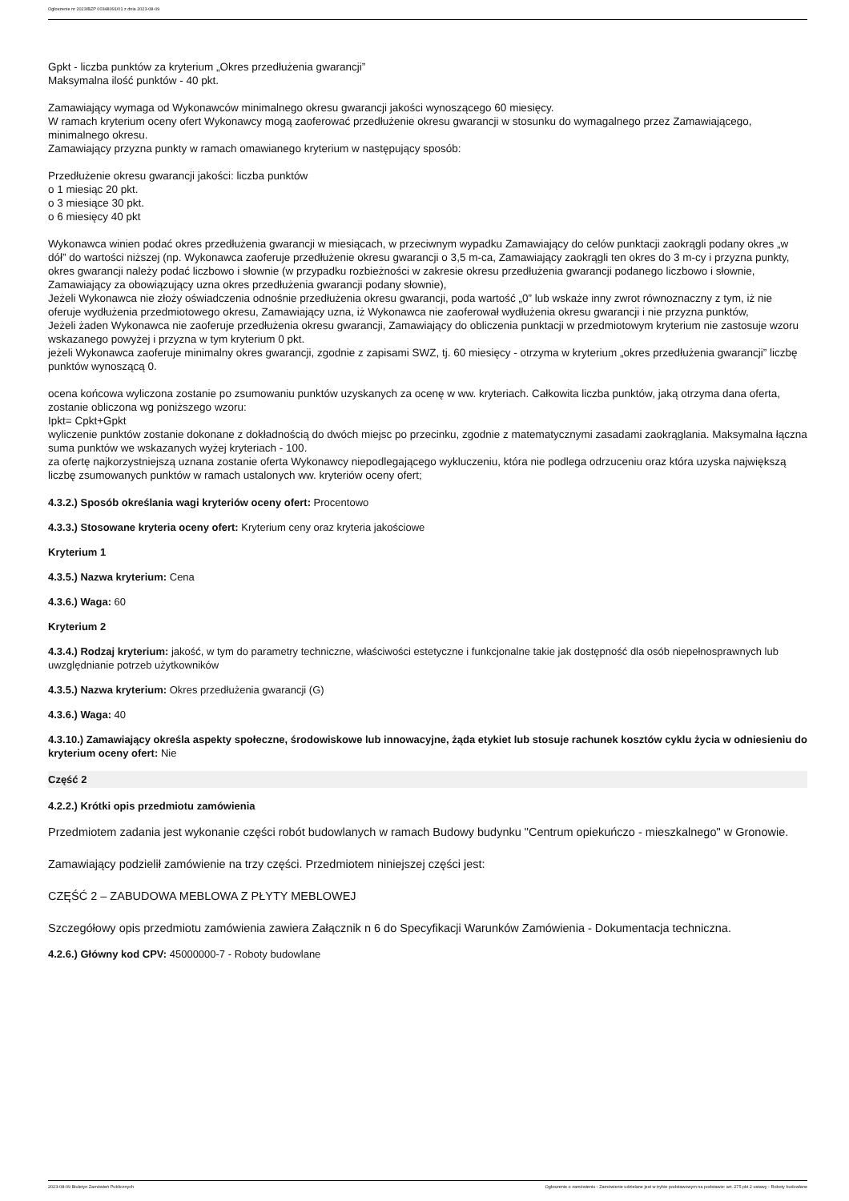Ogłoszenie nr 2023/BZP 00348091/01 z dnia 2023-08-09
Gpkt - liczba punktów za kryterium „Okres przedłużenia gwarancji”
Maksymalna ilość punktów - 40 pkt.
Zamawiający wymaga od Wykonawców minimalnego okresu gwarancji jakości wynoszącego 60 miesięcy.
W ramach kryterium oceny ofert Wykonawcy mogą zaoferować przedłużenie okresu gwarancji w stosunku do wymagalnego przez Zamawiającego, minimalnego okresu.
Zamawiający przyzna punkty w ramach omawianego kryterium w następujący sposób:
Przedłużenie okresu gwarancji jakości: liczba punktów
o 1 miesiąc 20 pkt.
o 3 miesiące 30 pkt.
o 6 miesięcy 40 pkt
Wykonawca winien podać okres przedłużenia gwarancji w miesiącach, w przeciwnym wypadku Zamawiający do celów punktacji zaokrągli podany okres „w dół” do wartości niższej (np. Wykonawca zaoferuje przedłużenie okresu gwarancji o 3,5 m-ca, Zamawiający zaokrągli ten okres do 3 m-cy i przyzna punkty,
okres gwarancji należy podać liczbowo i słownie (w przypadku rozbieżności w zakresie okresu przedłużenia gwarancji podanego liczbowo i słownie, Zamawiający za obowiązujący uzna okres przedłużenia gwarancji podany słownie),
Jeżeli Wykonawca nie złoży oświadczenia odnośnie przedłużenia okresu gwarancji, poda wartość „0” lub wskaże inny zwrot równoznaczny z tym, iż nie oferuje wydłużenia przedmiotowego okresu, Zamawiający uzna, iż Wykonawca nie zaoferował wydłużenia okresu gwarancji i nie przyzna punktów,
Jeżeli żaden Wykonawca nie zaoferuje przedłużenia okresu gwarancji, Zamawiający do obliczenia punktacji w przedmiotowym kryterium nie zastosuje wzoru wskazanego powyżej i przyzna w tym kryterium 0 pkt.
jeżeli Wykonawca zaoferuje minimalny okres gwarancji, zgodnie z zapisami SWZ, tj. 60 miesięcy - otrzyma w kryterium „okres przedłużenia gwarancji” liczbę punktów wynoszącą 0.
ocena końcowa wyliczona zostanie po zsumowaniu punktów uzyskanych za ocenę w ww. kryteriach. Całkowita liczba punktów, jaką otrzyma dana oferta, zostanie obliczona wg poniższego wzoru:
Ipkt= Cpkt+Gpkt
wyliczenie punktów zostanie dokonane z dokładnością do dwóch miejsc po przecinku, zgodnie z matematycznymi zasadami zaokrąglania. Maksymalna łączna suma punktów we wskazanych wyżej kryteriach - 100.
za ofertę najkorzystniejszą uznana zostanie oferta Wykonawcy niepodlegającego wykluczeniu, która nie podlega odrzuceniu oraz która uzyska największą liczbę zsumowanych punktów w ramach ustalonych ww. kryteriów oceny ofert;
4.3.2.) Sposób określania wagi kryteriów oceny ofert: Procentowo
4.3.3.) Stosowane kryteria oceny ofert: Kryterium ceny oraz kryteria jakościowe
Kryterium 1
4.3.5.) Nazwa kryterium: Cena
4.3.6.) Waga: 60
Kryterium 2
4.3.4.) Rodzaj kryterium: jakość, w tym do parametry techniczne, właściwości estetyczne i funkcjonalne takie jak dostępność dla osób niepełnosprawnych lub uwzględnianie potrzeb użytkowników
4.3.5.) Nazwa kryterium: Okres przedłużenia gwarancji (G)
4.3.6.) Waga: 40
4.3.10.) Zamawiający określa aspekty społeczne, środowiskowe lub innowacyjne, żąda etykiet lub stosuje rachunek kosztów cyklu życia w odniesieniu do kryterium oceny ofert: Nie
Część 2
4.2.2.) Krótki opis przedmiotu zamówienia
Przedmiotem zadania jest wykonanie części robót budowlanych w ramach Budowy budynku "Centrum opiekuńczo - mieszkalnego" w Gronowie.
Zamawiający podzielił zamówienie na trzy części. Przedmiotem niniejszej części jest:
CZĘŚĆ 2 – ZABUDOWA MEBLOWA Z PŁYTY MEBLOWEJ
Szczegółowy opis przedmiotu zamówienia zawiera Załącznik n 6 do Specyfikacji Warunków Zamówienia - Dokumentacja techniczna.
4.2.6.) Główny kod CPV: 45000000-7 - Roboty budowlane
2023-08-09 Biuletyn Zamówień Publicznych Ogłoszenie o zamówieniu - Zamówienie udzielane jest w trybie podstawowym na podstawie: art. 275 pkt 2 ustawy - Roboty budowlane